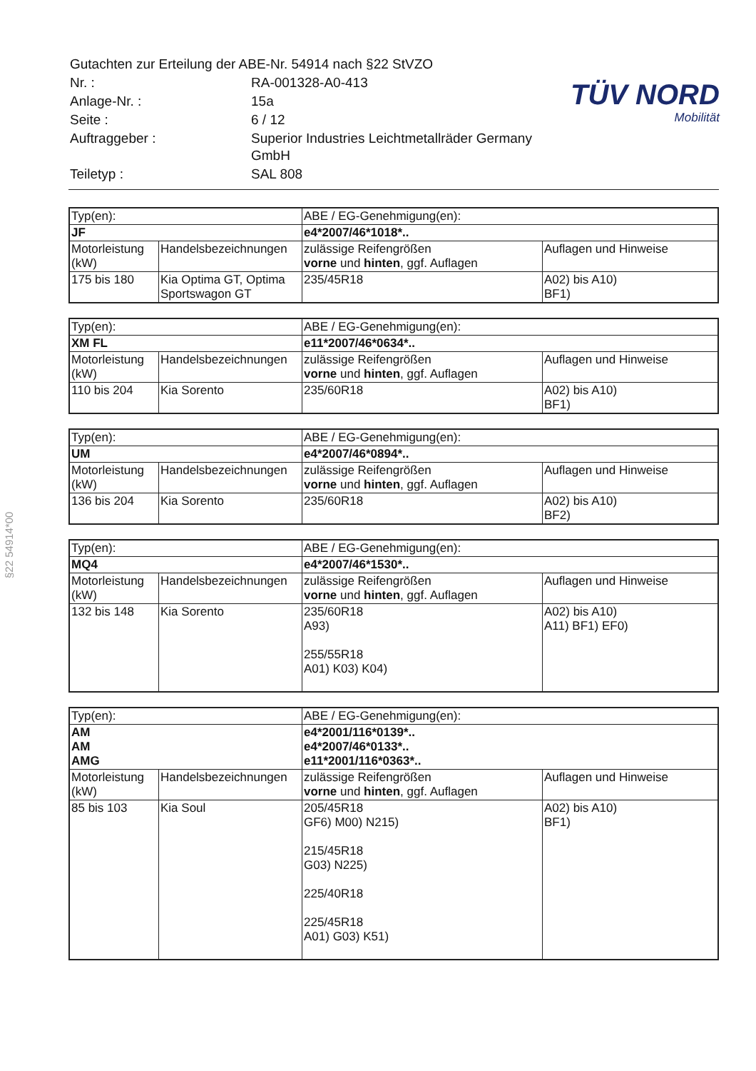| Gutachten zur Erteilung der ABE-Nr. 54914 nach §22 StVZO | |
| Nr. : | RA-001328-A0-413 |
| Anlage-Nr. : | 15a |
| Seite : | 6 / 12 |
| Auftraggeber : | Superior Industries Leichtmetallräder Germany GmbH |
| Teiletyp : | SAL 808 |
TÜV NORD
Mobilität
§22 54914*00
| Typ(en): | | ABE / EG-Genehmigung(en): | |
| JF | | e4*2007/46*1018*.. | |
| Motorleistung (kW) | Handelsbezeichnungen | zulässige Reifengrößen vorne und hinten , ggf. Auflagen | Auflagen und Hinweise |
| 175 bis 180 | Kia Optima GT, Optima Sportswagon GT | 235/45R18 | A02) bis A10) BF1) |
| Typ(en): | | ABE / EG-Genehmigung(en): | |
| XM FL | | e11*2007/46*0634*.. | |
| Motorleistung (kW) | Handelsbezeichnungen | zulässige Reifengrößen vorne und hinten , ggf. Auflagen | Auflagen und Hinweise |
| 110 bis 204 | Kia Sorento | 235/60R18 | A02) bis A10) BF1) |
| Typ(en): | | ABE / EG-Genehmigung(en): | |
| UM | | e4*2007/46*0894*.. | |
| Motorleistung (kW) | Handelsbezeichnungen | zulässige Reifengrößen vorne und hinten , ggf. Auflagen | Auflagen und Hinweise |
| 136 bis 204 | Kia Sorento | 235/60R18 | A02) bis A10) BF2) |
| Typ(en): | | ABE / EG-Genehmigung(en): | |
| MQ4 | | e4*2007/46*1530*.. | |
| Motorleistung (kW) | Handelsbezeichnungen | zulässige Reifengrößen vorne und hinten , ggf. Auflagen | Auflagen und Hinweise |
| 132 bis 148 | Kia Sorento | 235/60R18 A93) 255/55R18 A01) K03) K04) | A02) bis A10) A11) BF1) EF0) |
| Typ(en): | | ABE / EG-Genehmigung(en): | |
| AM AM AMG | | e4*2001/116*0139*.. e4*2007/46*0133*.. e11*2001/116*0363*.. | |
| Motorleistung (kW) | Handelsbezeichnungen | zulässige Reifengrößen vorne und hinten , ggf. Auflagen | Auflagen und Hinweise |
| 85 bis 103 | Kia Soul | 205/45R18 GF6) M00) N215) 215/45R18 G03) N225) 225/40R18 225/45R18 A01) G03) K51) | A02) bis A10) BF1) |